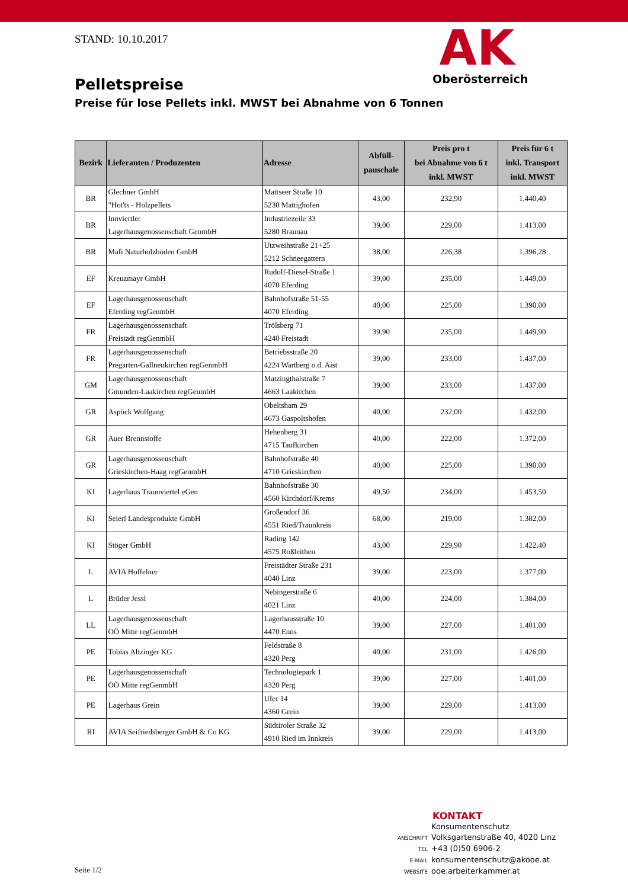STAND: 10.10.2017
AK
Oberösterreich
Pelletspreise
Preise für lose Pellets inkl. MWST bei Abnahme von 6 Tonnen
| Bezirk | Lieferanten / Produzenten | Adresse | Abfüll- pauschale | Preis pro t bei Abnahme von 6 t inkl. MWST | Preis für 6 t inkl. Transport inkl. MWST |
| --- | --- | --- | --- | --- | --- |
| BR | Glechner GmbH "Hot'ts - Holzpellets | Mattseer Straße 10 5230 Mattighofen | 43,00 | 232,90 | 1.440,40 |
| BR | Innviertler Lagerhausgenossenschaft GenmbH | Industriezeile 33 5280 Braunau | 39,00 | 229,00 | 1.413,00 |
| BR | Mafi Naturholzböden GmbH | Utzweihstraße 21+25 5212 Schneegattern | 38,00 | 226,38 | 1.396,28 |
| EF | Kreuzmayr GmbH | Rudolf-Diesel-Straße 1 4070 Eferding | 39,00 | 235,00 | 1.449,00 |
| EF | Lagerhausgenossenschaft Eferding regGenmbH | Bahnhofstraße 51-55 4070 Eferding | 40,00 | 225,00 | 1.390,00 |
| FR | Lagerhausgenossenschaft Freistadt regGenmbH | Trölsberg 71 4240 Freistadt | 39,90 | 235,00 | 1.449,90 |
| FR | Lagerhausgenossenschaft Pregarten-Gallneukirchen regGenmbH | Betriebsstraße 20 4224 Wartberg o.d. Aist | 39,00 | 233,00 | 1.437,00 |
| GM | Lagerhausgenossenschaft Gmunden-Laakirchen regGenmbH | Matzingthalstraße 7 4663 Laakirchen | 39,00 | 233,00 | 1.437,00 |
| GR | Aspöck Wolfgang | Obeltsham 29 4673 Gaspoltshofen | 40,00 | 232,00 | 1.432,00 |
| GR | Auer Brennstoffe | Hehenberg 31 4715 Taufkirchen | 40,00 | 222,00 | 1.372,00 |
| GR | Lagerhausgenossenschaft Grieskirchen-Haag regGenmbH | Bahnhofstraße 40 4710 Grieskirchen | 40,00 | 225,00 | 1.390,00 |
| KI | Lagerhaus Traunviertel eGen | Bahnhofstraße 30 4560 Kirchdorf/Krems | 49,50 | 234,00 | 1.453,50 |
| KI | Seierl Landesprodukte GmbH | Großendorf 36 4551 Ried/Traunkreis | 68,00 | 219,00 | 1.382,00 |
| KI | Stöger GmbH | Rading 142 4575 Roßleithen | 43,00 | 229,90 | 1.422,40 |
| L | AVIA Hoffelner | Freistädter Straße 231 4040 Linz | 39,00 | 223,00 | 1.377,00 |
| L | Brüder Jessl | Nebingerstraße 6 4021 Linz | 40,00 | 224,00 | 1.384,00 |
| LL | Lagerhausgenossenschaft OÖ Mitte regGenmbH | Lagerhausstraße 10 4470 Enns | 39,00 | 227,00 | 1.401,00 |
| PE | Tobias Altzinger KG | Feldstraße 8 4320 Perg | 40,00 | 231,00 | 1.426,00 |
| PE | Lagerhausgenossenschaft OÖ Mitte regGenmbH | Technologiepark 1 4320 Perg | 39,00 | 227,00 | 1.401,00 |
| PE | Lagerhaus Grein | Ufer 14 4360 Grein | 39,00 | 229,00 | 1.413,00 |
| RI | AVIA Seifriedsberger GmbH & Co KG | Südtiroler Straße 32 4910 Ried im Innkreis | 39,00 | 229,00 | 1.413,00 |
KONTAKT
Konsumentenschutz
ANSCHRIFT Volksgartenstraße 40, 4020 Linz
TEL +43 (0)50 6906-2
E-MAIL konsumentenschutz@akooe.at
WEBSITE ooe.arbeiterkammer.at
Seite 1/2